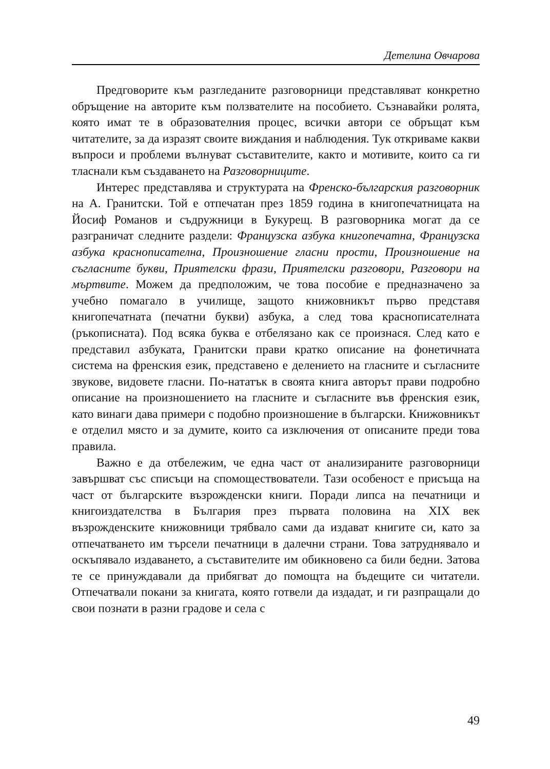Детелина Овчарова
Предговорите към разгледаните разговорници представляват конкретно обръщение на авторите към ползвателите на пособието. Съзнавайки ролята, която имат те в образователния процес, всички автори се обръщат към читателите, за да изразят своите виждания и наблюдения. Тук откриваме какви въпроси и проблеми вълнуват съставителите, както и мотивите, които са ги тласнали към създаването на Разговорниците.
Интерес представлява и структурата на Френско-българския разговорник на А. Гранитски. Той е отпечатан през 1859 година в книгопечатницата на Йосиф Романов и съдружници в Букурещ. В разговорника могат да се разграничат следните раздели: Французска азбука книгопечатна, Французска азбука краснописателна, Произношение гласни прости, Произношение на съгласните букви, Приятелски фрази, Приятелски разговори, Разговори на мъртвите. Можем да предположим, че това пособие е предназначено за учебно помагало в училище, защото книжовникът първо представя книгопечатната (печатни букви) азбука, а след това краснописателната (ръкописната). Под всяка буква е отбелязано как се произнася. След като е представил азбуката, Гранитски прави кратко описание на фонетичната система на френския език, представено е делението на гласните и съгласните звукове, видовете гласни. По-нататък в своята книга авторът прави подробно описание на произношението на гласните и съгласните във френския език, като винаги дава примери с подобно произношение в български. Книжовникът е отделил място и за думите, които са изключения от описаните преди това правила.
Важно е да отбележим, че една част от анализираните разговорници завършват със списъци на спомоществователи. Тази особеност е присъща на част от българските възрожденски книги. Поради липса на печатници и книгоиздателства в България през първата половина на XIX век възрожденските книжовници трябвало сами да издават книгите си, като за отпечатването им търсели печатници в далечни страни. Това затруднявало и оскъпявало издаването, а съставителите им обикновено са били бедни. Затова те се принуждавали да прибягват до помощта на бъдещите си читатели. Отпечатвали покани за книгата, която готвели да издадат, и ги разпращали до свои познати в разни градове и села с
49